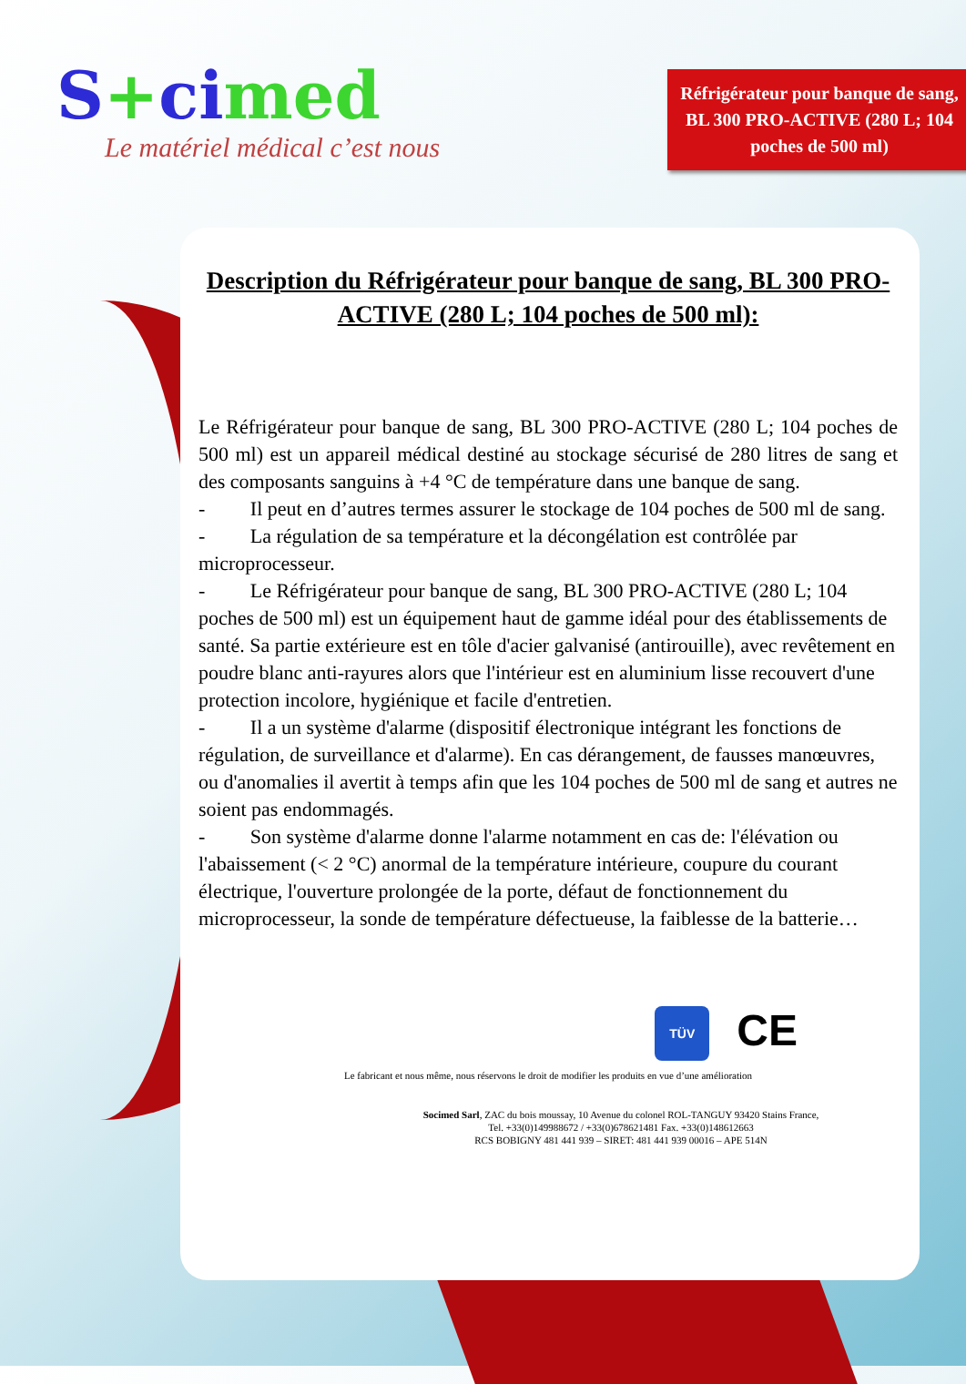S+cimed
Le matériel médical c’est nous
Réfrigérateur pour banque de sang, BL 300 PRO-ACTIVE (280 L; 104 poches de 500 ml)
Description du Réfrigérateur pour banque de sang, BL 300 PRO-ACTIVE (280 L; 104 poches de 500 ml):
Le Réfrigérateur pour banque de sang, BL 300 PRO-ACTIVE (280 L; 104 poches de 500 ml) est un appareil médical destiné au stockage sécurisé de 280 litres de sang et des composants sanguins à +4 °C de température dans une banque de sang.
- Il peut en d’autres termes assurer le stockage de 104 poches de 500 ml de sang.
- La régulation de sa température et la décongélation est contrôlée par microprocesseur.
- Le Réfrigérateur pour banque de sang, BL 300 PRO-ACTIVE (280 L; 104 poches de 500 ml) est un équipement haut de gamme idéal pour des établissements de santé. Sa partie extérieure est en tôle d'acier galvanisé (antirouille), avec revêtement en poudre blanc anti-rayures alors que l'intérieur est en aluminium lisse recouvert d'une protection incolore, hygiénique et facile d'entretien.
- Il a un système d'alarme (dispositif électronique intégrant les fonctions de régulation, de surveillance et d'alarme). En cas dérangement, de fausses manœuvres, ou d'anomalies il avertit à temps afin que les 104 poches de 500 ml de sang et autres ne soient pas endommagés.
- Son système d'alarme donne l'alarme notamment en cas de: l'élévation ou l'abaissement (< 2 °C) anormal de la température intérieure, coupure du courant électrique, l'ouverture prolongée de la porte, défaut de fonctionnement du microprocesseur, la sonde de température défectueuse, la faiblesse de la batterie…
TÜV CE
Le fabricant et nous même, nous réservons le droit de modifier les produits en vue d’une amélioration
Socimed Sarl, ZAC du bois moussay, 10 Avenue du colonel ROL-TANGUY 93420 Stains France,
Tel. +33(0)149988672 / +33(0)678621481 Fax. +33(0)148612663
RCS BOBIGNY 481 441 939 – SIRET: 481 441 939 00016 – APE 514N